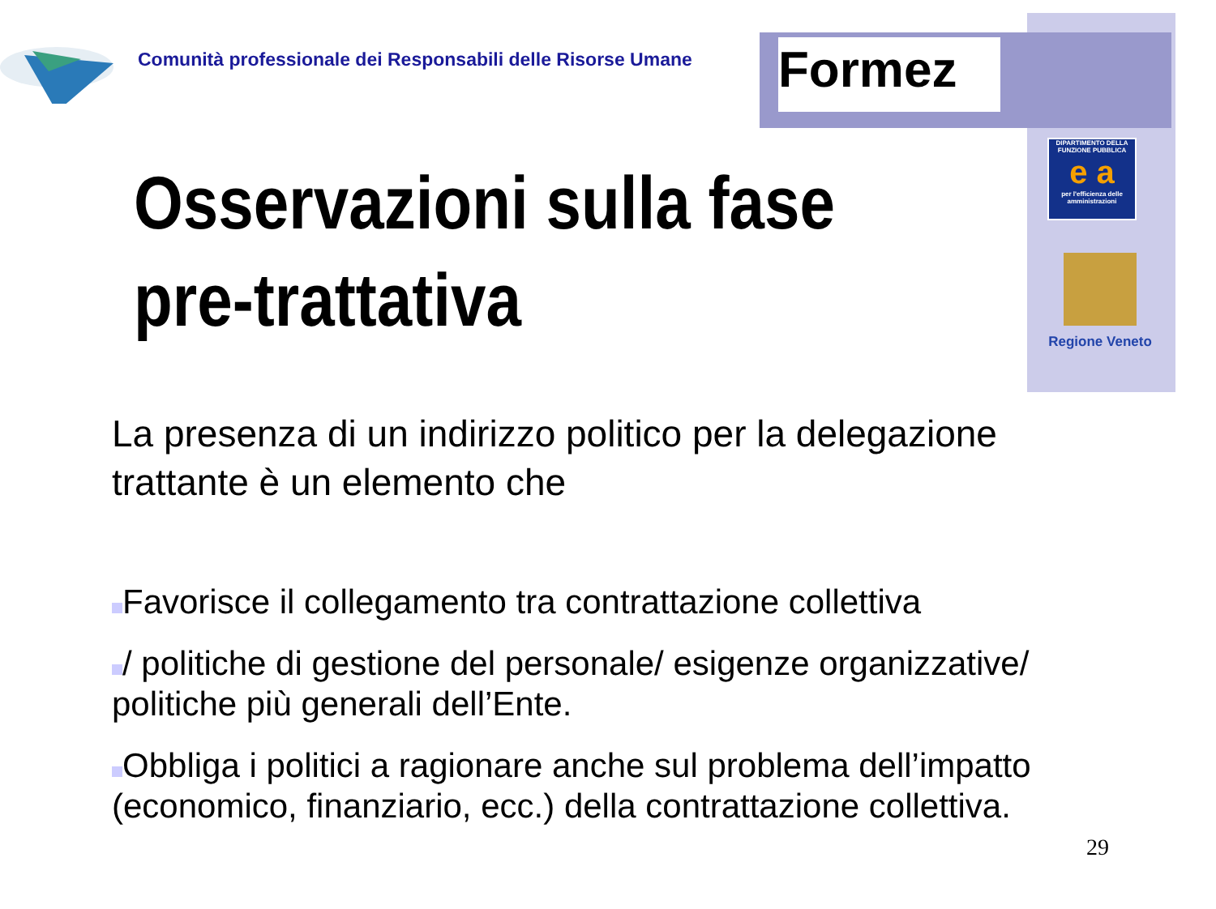Formez
Comunità professionale dei Responsabili delle Risorse Umane
DIPARTIMENTO DELLA FUNZIONE PUBBLICA
e a
per l'efficienza delle amministrazioni
Regione Veneto
Osservazioni sulla fase
pre-trattativa
La presenza di un indirizzo politico per la delegazione trattante è un elemento che
Favorisce il collegamento tra contrattazione collettiva
/ politiche di gestione del personale/ esigenze organizzative/ politiche più generali dell’Ente.
Obbliga i politici a ragionare anche sul problema dell’impatto (economico, finanziario, ecc.) della contrattazione collettiva.
29